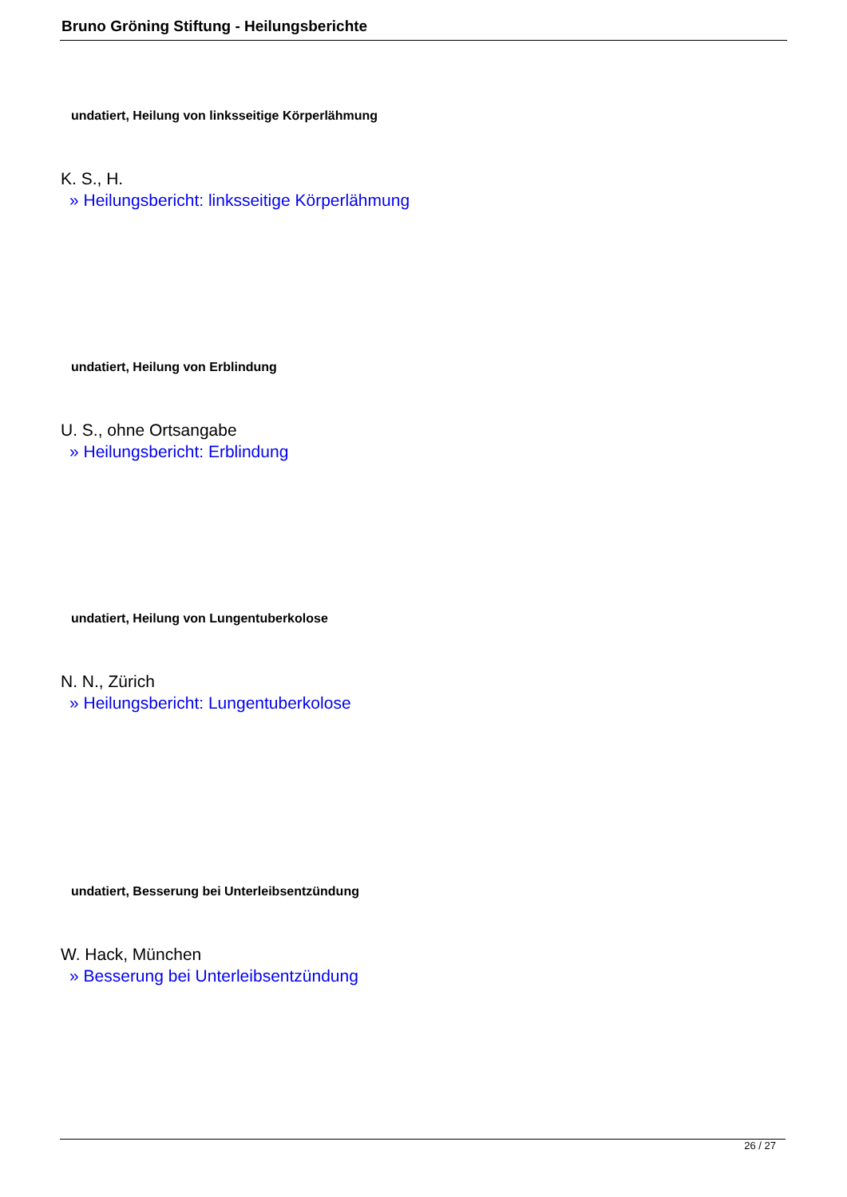Bruno Gröning Stiftung - Heilungsberichte
undatiert, Heilung von linksseitige Körperlähmung
K. S., H.
» Heilungsbericht: linksseitige Körperlähmung
undatiert, Heilung von Erblindung
U. S., ohne Ortsangabe
» Heilungsbericht: Erblindung
undatiert, Heilung von Lungentuberkolose
N. N., Zürich
» Heilungsbericht: Lungentuberkolose
undatiert, Besserung bei Unterleibsentzündung
W. Hack, München
» Besserung bei Unterleibsentzündung
26 / 27